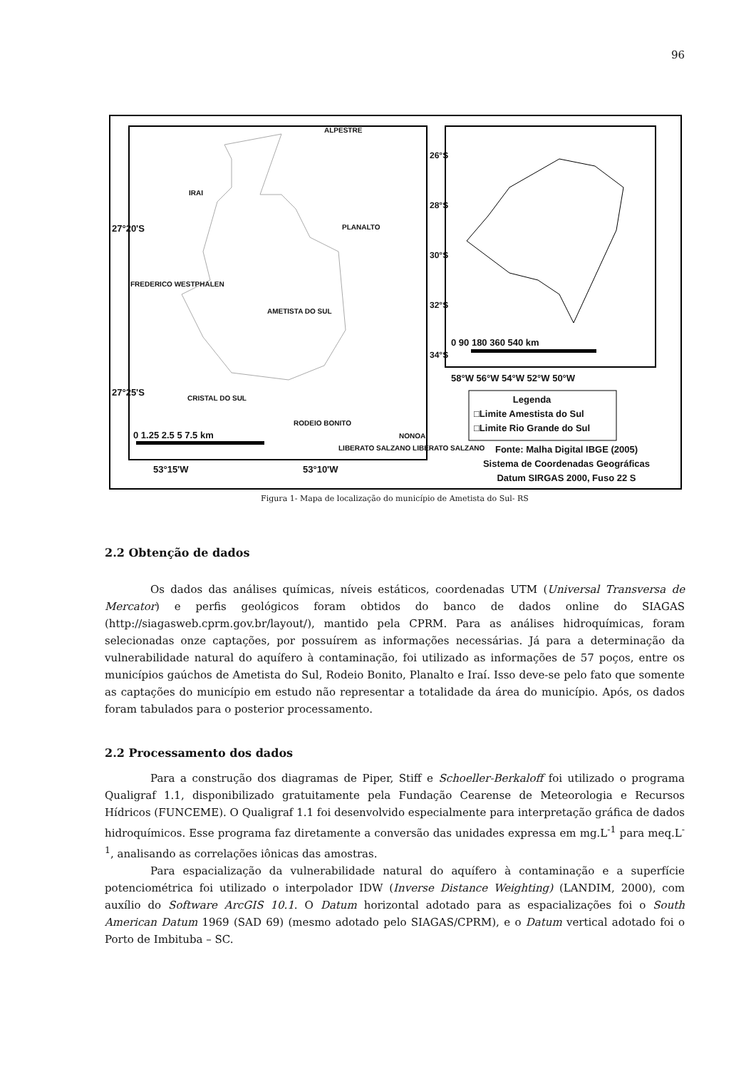96
ALPESTRE
IRAI
PLANALTO
FREDERICO WESTPHALEN
AMETISTA DO SUL
CRISTAL DO SUL
RODEIO BONITO
NONOAI
LIBERATO SALZANO LIBERATO SALZANO
0 1.25 2.5 5 7.5 km
53°15'W 53°10'W
27°20'S
27°25'S
26°S 28°S 30°S 32°S 34°S
0 90 180 360 540 km
58°W 56°W 54°W 52°W 50°W
Legenda
□Limite Amestista do Sul
□Limite Rio Grande do Sul
Fonte: Malha Digital IBGE (2005)
Sistema de Coordenadas Geográficas
Datum SIRGAS 2000, Fuso 22 S
Figura 1- Mapa de localização do município de Ametista do Sul- RS
2.2 Obtenção de dados
Os dados das análises químicas, níveis estáticos, coordenadas UTM (Universal Transversa de Mercator) e perfis geológicos foram obtidos do banco de dados online do SIAGAS (http://siagasweb.cprm.gov.br/layout/), mantido pela CPRM. Para as análises hidroquímicas, foram selecionadas onze captações, por possuírem as informações necessárias. Já para a determinação da vulnerabilidade natural do aquífero à contaminação, foi utilizado as informações de 57 poços, entre os municípios gaúchos de Ametista do Sul, Rodeio Bonito, Planalto e Iraí. Isso deve-se pelo fato que somente as captações do município em estudo não representar a totalidade da área do município. Após, os dados foram tabulados para o posterior processamento.
2.2 Processamento dos dados
Para a construção dos diagramas de Piper, Stiff e Schoeller-Berkaloff foi utilizado o programa Qualigraf 1.1, disponibilizado gratuitamente pela Fundação Cearense de Meteorologia e Recursos Hídricos (FUNCEME). O Qualigraf 1.1 foi desenvolvido especialmente para interpretação gráfica de dados hidroquímicos. Esse programa faz diretamente a conversão das unidades expressa em mg.L<sup>-1</sup> para meq.L<sup>-1</sup>, analisando as correlações iônicas das amostras.
Para espacialização da vulnerabilidade natural do aquífero à contaminação e a superfície potenciométrica foi utilizado o interpolador IDW (Inverse Distance Weighting) (LANDIM, 2000), com auxílio do Software ArcGIS 10.1. O Datum horizontal adotado para as espacializações foi o South American Datum 1969 (SAD 69) (mesmo adotado pelo SIAGAS/CPRM), e o Datum vertical adotado foi o Porto de Imbituba – SC.